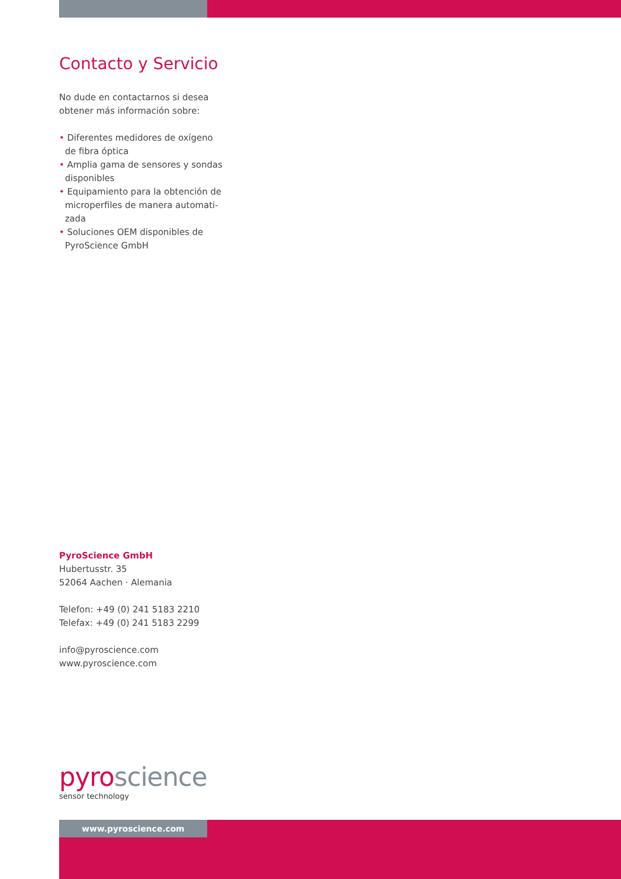Contacto y Servicio
No dude en contactarnos si desea obtener más información sobre:
• Diferentes medidores de oxígeno de fibra óptica
• Amplia gama de sensores y sondas disponibles
• Equipamiento para la obtención de microperfiles de manera automati-zada
• Soluciones OEM disponibles de PyroScience GmbH
PyroScience GmbH
Hubertusstr. 35
52064 Aachen · Alemania
Telefon: +49 (0) 241 5183 2210
Telefax: +49 (0) 241 5183 2299
info@pyroscience.com
www.pyroscience.com
pyro science
sensor technology
www.pyroscience.com